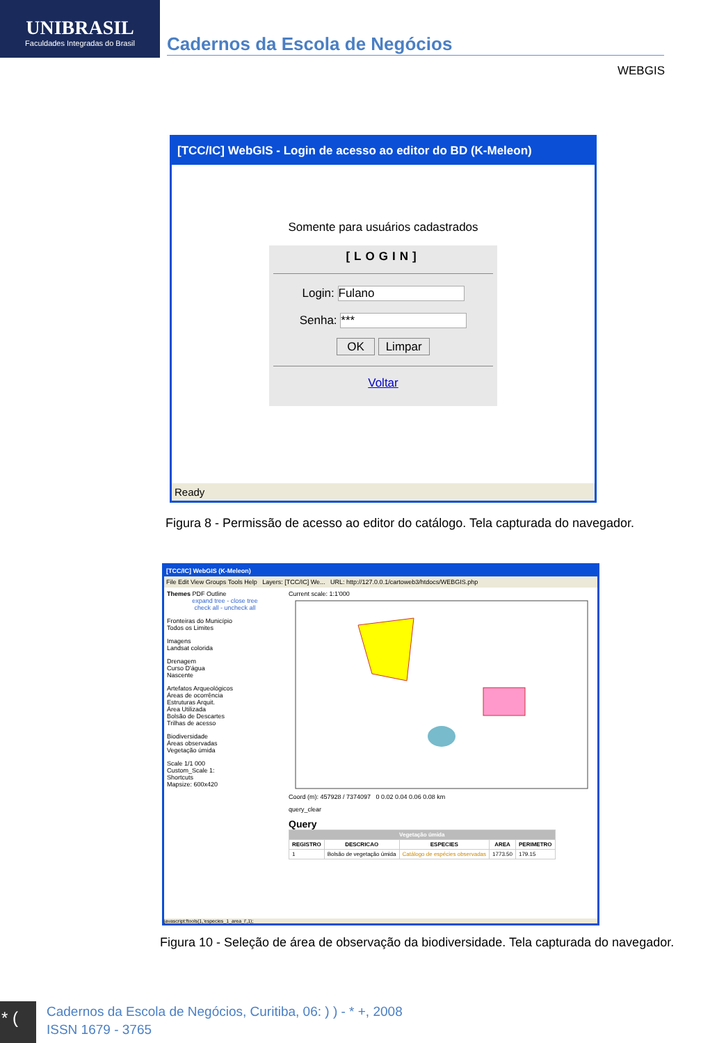UNIBRASIL
Faculdades Integradas do Brasil
Cadernos da Escola de Negócios
WEBGIS
[TCC/IC] WebGIS - Login de acesso ao editor do BD (K-Meleon)
Somente para usuários cadastrados
[LOGIN]
Login: Fulano
Senha: ***
OK Limpar
Voltar
Ready
Figura 8 - Permissão de acesso ao editor do catálogo. Tela capturada do navegador.
[TCC/IC] WebGIS (K-Meleon)
File Edit View Groups Tools Help Layers: [TCC/IC] We... URL: http://127.0.0.1/cartoweb3/htdocs/WEBGIS.php
Themes PDF Outline
expand tree - close tree
check all - uncheck all
Fronteiras do Município
Todos os Limites
Imagens
Landsat colorida
Drenagem
Curso D'água
Nascente
Artefatos Arqueológicos
Áreas de ocorrência
Estruturas Arquit.
Área Utilizada
Bolsão de Descartes
Trilhas de acesso
Biodiversidade
Áreas observadas
Vegetação úmida
Scale 1/1 000
Custom_Scale 1:
Shortcuts
Mapsize: 600x420
Current scale: 1:1'000
Coord (m): 457928 / 7374097 0 0.02 0.04 0.06 0.08 km
query_clear
Query
| Vegetação úmida | | | | |
| --- | --- | --- | --- | --- |
| REGISTRO | DESCRICAO | ESPECIES | AREA | PERIMETRO |
| 1 | Bolsão de vegetação úmida | Catálogo de espécies observadas | 1773.50 | 179.15 |
javascript:ftools(1,'especies_1_area_I',1);
Figura 10 - Seleção de área de observação da biodiversidade. Tela capturada do navegador.
* (
Cadernos da Escola de Negócios, Curitiba, 06: ) ) - * +, 2008
ISSN 1679 - 3765